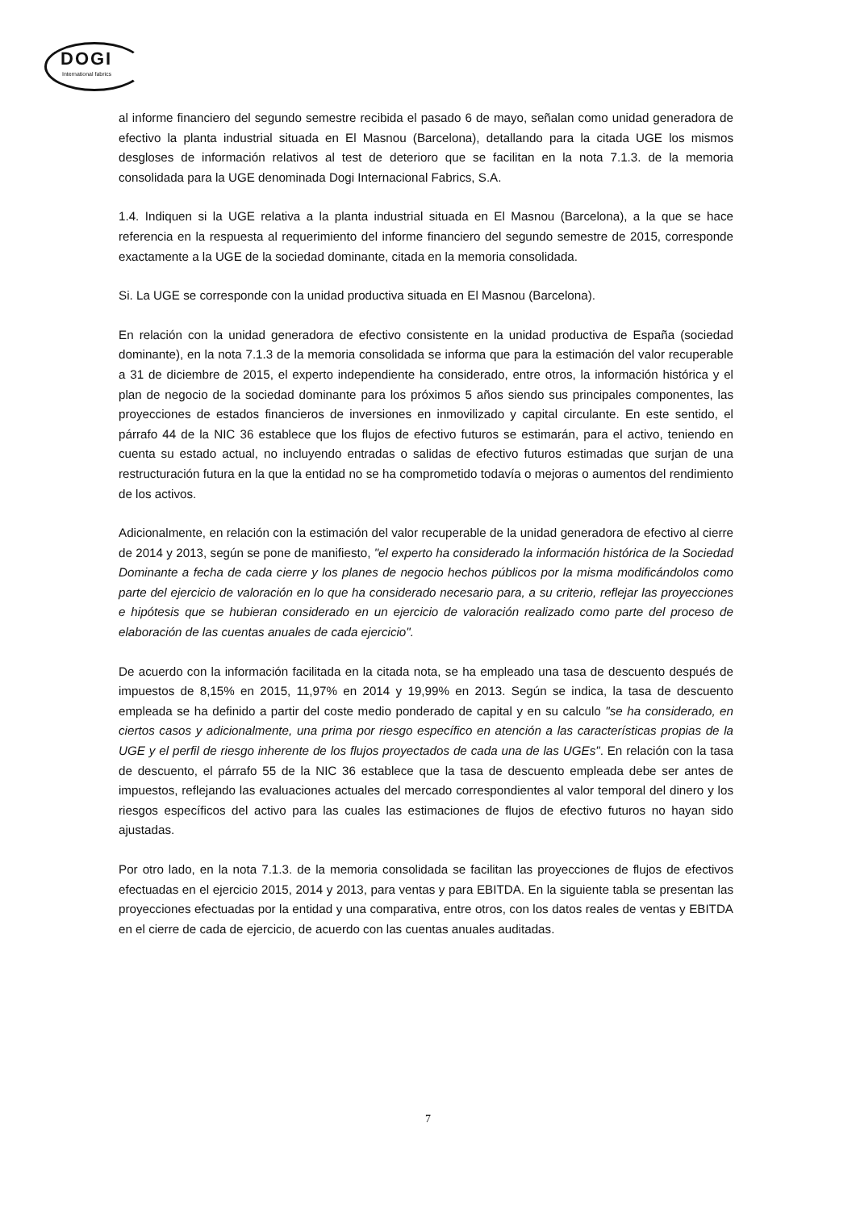DOGI
International fabrics
al informe financiero del segundo semestre recibida el pasado 6 de mayo, señalan como unidad generadora de efectivo la planta industrial situada en El Masnou (Barcelona), detallando para la citada UGE los mismos desgloses de información relativos al test de deterioro que se facilitan en la nota 7.1.3. de la memoria consolidada para la UGE denominada Dogi Internacional Fabrics, S.A.
1.4. Indiquen si la UGE relativa a la planta industrial situada en El Masnou (Barcelona), a la que se hace referencia en la respuesta al requerimiento del informe financiero del segundo semestre de 2015, corresponde exactamente a la UGE de la sociedad dominante, citada en la memoria consolidada.
Si. La UGE se corresponde con la unidad productiva situada en El Masnou (Barcelona).
En relación con la unidad generadora de efectivo consistente en la unidad productiva de España (sociedad dominante), en la nota 7.1.3 de la memoria consolidada se informa que para la estimación del valor recuperable a 31 de diciembre de 2015, el experto independiente ha considerado, entre otros, la información histórica y el plan de negocio de la sociedad dominante para los próximos 5 años siendo sus principales componentes, las proyecciones de estados financieros de inversiones en inmovilizado y capital circulante. En este sentido, el párrafo 44 de la NIC 36 establece que los flujos de efectivo futuros se estimarán, para el activo, teniendo en cuenta su estado actual, no incluyendo entradas o salidas de efectivo futuros estimadas que surjan de una restructuración futura en la que la entidad no se ha comprometido todavía o mejoras o aumentos del rendimiento de los activos.
Adicionalmente, en relación con la estimación del valor recuperable de la unidad generadora de efectivo al cierre de 2014 y 2013, según se pone de manifiesto, "el experto ha considerado la información histórica de la Sociedad Dominante a fecha de cada cierre y los planes de negocio hechos públicos por la misma modificándolos como parte del ejercicio de valoración en lo que ha considerado necesario para, a su criterio, reflejar las proyecciones e hipótesis que se hubieran considerado en un ejercicio de valoración realizado como parte del proceso de elaboración de las cuentas anuales de cada ejercicio".
De acuerdo con la información facilitada en la citada nota, se ha empleado una tasa de descuento después de impuestos de 8,15% en 2015, 11,97% en 2014 y 19,99% en 2013. Según se indica, la tasa de descuento empleada se ha definido a partir del coste medio ponderado de capital y en su calculo "se ha considerado, en ciertos casos y adicionalmente, una prima por riesgo específico en atención a las características propias de la UGE y el perfil de riesgo inherente de los flujos proyectados de cada una de las UGEs". En relación con la tasa de descuento, el párrafo 55 de la NIC 36 establece que la tasa de descuento empleada debe ser antes de impuestos, reflejando las evaluaciones actuales del mercado correspondientes al valor temporal del dinero y los riesgos específicos del activo para las cuales las estimaciones de flujos de efectivo futuros no hayan sido ajustadas.
Por otro lado, en la nota 7.1.3. de la memoria consolidada se facilitan las proyecciones de flujos de efectivos efectuadas en el ejercicio 2015, 2014 y 2013, para ventas y para EBITDA. En la siguiente tabla se presentan las proyecciones efectuadas por la entidad y una comparativa, entre otros, con los datos reales de ventas y EBITDA en el cierre de cada de ejercicio, de acuerdo con las cuentas anuales auditadas.
7